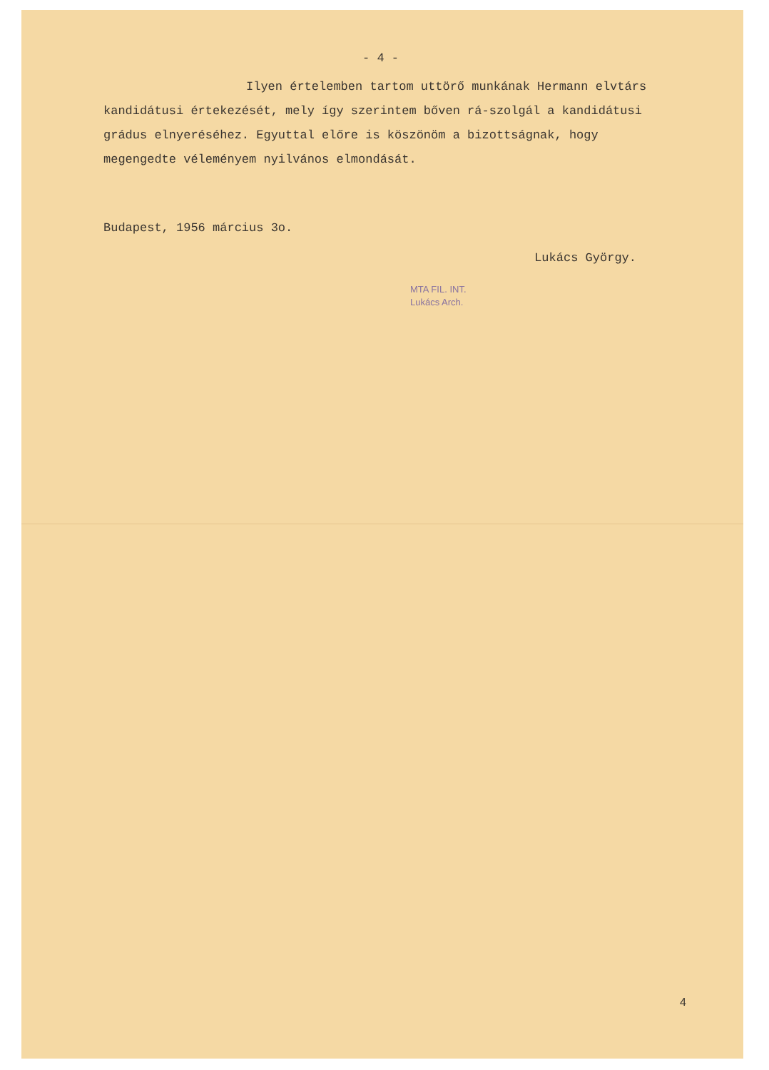- 4 -
Ilyen értelemben tartom uttörő munkának Hermann elvtárs kandidátusi értekezését, mely így szerintem bőven rá-szolgál a kandidátusi grádus elnyeréséhez. Egyuttal előre is köszönöm a bizottságnak, hogy megengedte véleményem nyilvános elmondását.
Budapest, 1956 március 3o.
Lukács György.
MTA FIL. INT.
Lukács Arch.
4